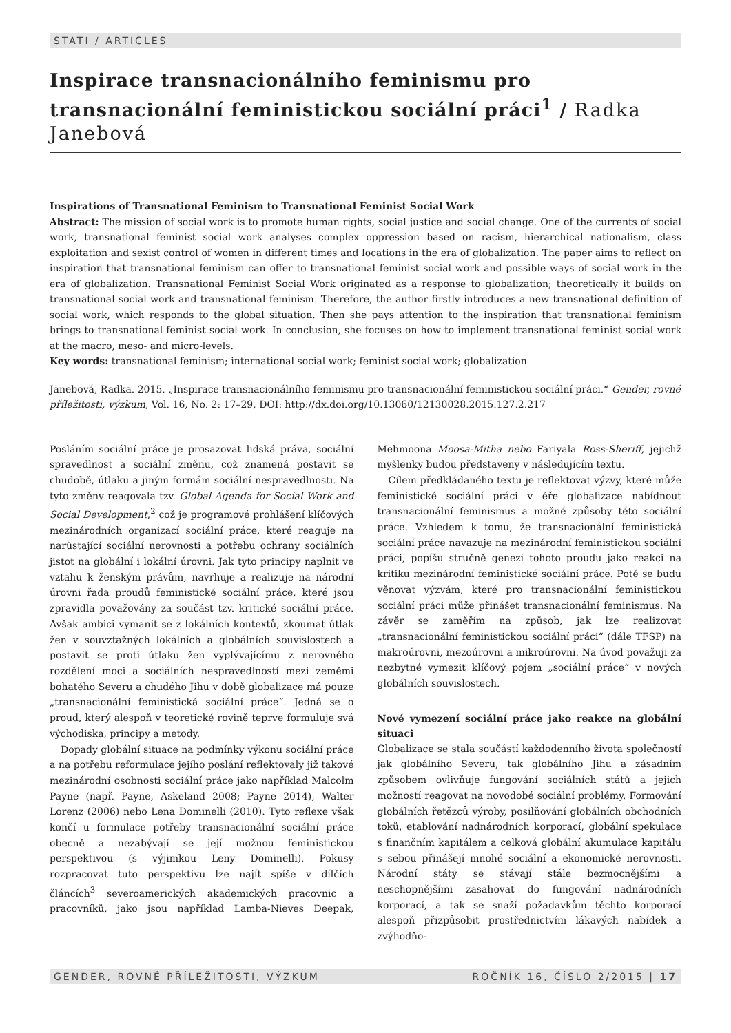STATI / ARTICLES
Inspirace transnacionálního feminismu pro transnacionální feministickou sociální práci<sup>1</sup> / Radka Janebová
Inspirations of Transnational Feminism to Transnational Feminist Social Work
Abstract: The mission of social work is to promote human rights, social justice and social change. One of the currents of social work, transnational feminist social work analyses complex oppression based on racism, hierarchical nationalism, class exploitation and sexist control of women in different times and locations in the era of globalization. The paper aims to reflect on inspiration that transnational feminism can offer to transnational feminist social work and possible ways of social work in the era of globalization. Transnational Feminist Social Work originated as a response to globalization; theoretically it builds on transnational social work and transnational feminism. Therefore, the author firstly introduces a new transnational definition of social work, which responds to the global situation. Then she pays attention to the inspiration that transnational feminism brings to transnational feminist social work. In conclusion, she focuses on how to implement transnational feminist social work at the macro, meso- and micro-levels.
Key words: transnational feminism; international social work; feminist social work; globalization
Janebová, Radka. 2015. „Inspirace transnacionálního feminismu pro transnacionální feministickou sociální práci.“ Gender, rovné příležitosti, výzkum, Vol. 16, No. 2: 17–29, DOI: http://dx.doi.org/10.13060/12130028.2015.127.2.217
Posláním sociální práce je prosazovat lidská práva, sociální spravedlnost a sociální změnu, což znamená postavit se chudobě, útlaku a jiným formám sociální nespravedlnosti. Na tyto změny reagovala tzv. Global Agenda for Social Work and Social Development,<sup>2</sup> což je programové prohlášení klíčových mezinárodních organizací sociální práce, které reaguje na narůstající sociální nerovnosti a potřebu ochrany sociálních jistot na globální i lokální úrovni. Jak tyto principy naplnit ve vztahu k ženským právům, navrhuje a realizuje na národní úrovni řada proudů feministické sociální práce, které jsou zpravidla považovány za součást tzv. kritické sociální práce. Avšak ambici vymanit se z lokálních kontextů, zkoumat útlak žen v souvztažných lokálních a globálních souvislostech a postavit se proti útlaku žen vyplývajícímu z nerovného rozdělení moci a sociálních nespravedlností mezi zeměmi bohatého Severu a chudého Jihu v době globalizace má pouze „transnacionální feministická sociální práce“. Jedná se o proud, který alespoň v teoretické rovině teprve formuluje svá východiska, principy a metody.
Dopady globální situace na podmínky výkonu sociální práce a na potřebu reformulace jejího poslání reflektovaly již takové mezinárodní osobnosti sociální práce jako například Malcolm Payne (např. Payne, Askeland 2008; Payne 2014), Walter Lorenz (2006) nebo Lena Dominelli (2010). Tyto reflexe však končí u formulace potřeby transnacionální sociální práce obecně a nezabývají se její možnou feministickou perspektivou (s výjimkou Leny Dominelli). Pokusy rozpracovat tuto perspektivu lze najít spíše v dílčích článcích<sup>3</sup> severoamerických akademických pracovnic a pracovníků, jako jsou například Lamba-Nieves Deepak, Mehmoona Moosa-Mitha nebo Fariyala Ross-Sheriff, jejichž myšlenky budou představeny v následujícím textu.
Cílem předkládaného textu je reflektovat výzvy, které může feministické sociální práci v éře globalizace nabídnout transnacionální feminismus a možné způsoby této sociální práce. Vzhledem k tomu, že transnacionální feministická sociální práce navazuje na mezinárodní feministickou sociální práci, popíšu stručně genezi tohoto proudu jako reakci na kritiku mezinárodní feministické sociální práce. Poté se budu věnovat výzvám, které pro transnacionální feministickou sociální práci může přinášet transnacionální feminismus. Na závěr se zaměřím na způsob, jak lze realizovat „transnacionální feministickou sociální práci“ (dále TFSP) na makroúrovni, mezoúrovni a mikroúrovni. Na úvod považuji za nezbytné vymezit klíčový pojem „sociální práce“ v nových globálních souvislostech.
Nové vymezení sociální práce jako reakce na globální situaci
Globalizace se stala součástí každodenního života společností jak globálního Severu, tak globálního Jihu a zásadním způsobem ovlivňuje fungování sociálních států a jejich možností reagovat na novodobé sociální problémy. Formování globálních řetězců výroby, posilňování globálních obchodních toků, etablování nadnárodních korporací, globální spekulace s finančním kapitálem a celková globální akumulace kapitálu s sebou přinášejí mnohé sociální a ekonomické nerovnosti. Národní státy se stávají stále bezmocnějšími a neschopnějšími zasahovat do fungování nadnárodních korporací, a tak se snaží požadavkům těchto korporací alespoň přizpůsobit prostřednictvím lákavých nabídek a zvýhodňo-
GENDER, ROVNÉ PŘÍLEŽITOSTI, VÝZKUM ROČNÍK 16, ČÍSLO 2/2015 | 17